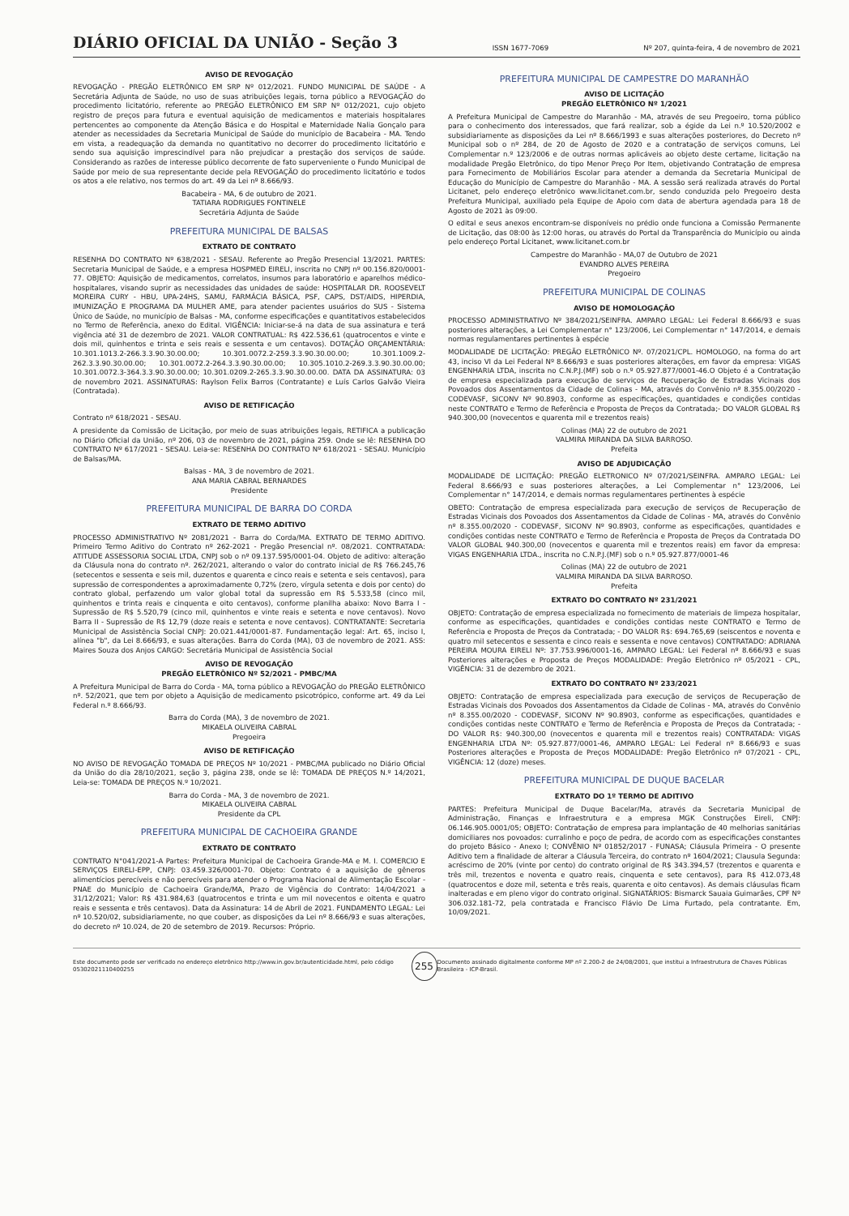DIÁRIO OFICIAL DA UNIÃO - Seção 3 ISSN 1677-7069 Nº 207, quinta-feira, 4 de novembro de 2021
AVISO DE REVOGAÇÃO
REVOGAÇÃO - PREGÃO ELETRÔNICO EM SRP Nº 012/2021. FUNDO MUNICIPAL DE SAÚDE - A Secretária Adjunta de Saúde, no uso de suas atribuições legais, torna público a REVOGAÇÃO do procedimento licitatório, referente ao PREGÃO ELETRÔNICO EM SRP Nº 012/2021, cujo objeto registro de preços para futura e eventual aquisição de medicamentos e materiais hospitalares pertencentes ao componente da Atenção Básica e do Hospital e Maternidade Nalia Gonçalo para atender as necessidades da Secretaria Municipal de Saúde do município de Bacabeira - MA. Tendo em vista, a readequação da demanda no quantitativo no decorrer do procedimento licitatório e sendo sua aquisição imprescindível para não prejudicar a prestação dos serviços de saúde. Considerando as razões de interesse público decorrente de fato superveniente o Fundo Municipal de Saúde por meio de sua representante decide pela REVOGAÇÃO do procedimento licitatório e todos os atos a ele relativo, nos termos do art. 49 da Lei nº 8.666/93.
Bacabeira - MA, 6 de outubro de 2021.
TATIARA RODRIGUES FONTINELE
Secretária Adjunta de Saúde
PREFEITURA MUNICIPAL DE BALSAS
EXTRATO DE CONTRATO
RESENHA DO CONTRATO Nº 638/2021 - SESAU. Referente ao Pregão Presencial 13/2021. PARTES: Secretaria Municipal de Saúde, e a empresa HOSPMED EIRELI, inscrita no CNPJ nº 00.156.820/0001-77. OBJETO: Aquisição de medicamentos, correlatos, insumos para laboratório e aparelhos médico-hospitalares, visando suprir as necessidades das unidades de saúde: HOSPITALAR DR. ROOSEVELT MOREIRA CURY - HBU, UPA-24HS, SAMU, FARMÁCIA BÁSICA, PSF, CAPS, DST/AIDS, HIPERDIA, IMUNIZAÇÃO E PROGRAMA DA MULHER AME, para atender pacientes usuários do SUS - Sistema Único de Saúde, no município de Balsas - MA, conforme especificações e quantitativos estabelecidos no Termo de Referência, anexo do Edital. VIGÊNCIA: Iniciar-se-á na data de sua assinatura e terá vigência até 31 de dezembro de 2021. VALOR CONTRATUAL: R$ 422.536,61 (quatrocentos e vinte e dois mil, quinhentos e trinta e seis reais e sessenta e um centavos). DOTAÇÃO ORÇAMENTÁRIA: 10.301.1013.2-266.3.3.90.30.00.00; 10.301.0072.2-259.3.3.90.30.00.00; 10.301.1009.2-262.3.3.90.30.00.00; 10.301.0072.2-264.3.3.90.30.00.00; 10.305.1010.2-269.3.3.90.30.00.00; 10.301.0072.3-364.3.3.90.30.00.00; 10.301.0209.2-265.3.3.90.30.00.00. DATA DA ASSINATURA: 03 de novembro 2021. ASSINATURAS: Raylson Felix Barros (Contratante) e Luís Carlos Galvão Vieira (Contratada).
AVISO DE RETIFICAÇÃO
Contrato nº 618/2021 - SESAU.
A presidente da Comissão de Licitação, por meio de suas atribuições legais, RETIFICA a publicação no Diário Oficial da União, nº 206, 03 de novembro de 2021, página 259. Onde se lê: RESENHA DO CONTRATO Nº 617/2021 - SESAU. Leia-se: RESENHA DO CONTRATO Nº 618/2021 - SESAU. Município de Balsas/MA.
Balsas - MA, 3 de novembro de 2021.
ANA MARIA CABRAL BERNARDES
Presidente
PREFEITURA MUNICIPAL DE BARRA DO CORDA
EXTRATO DE TERMO ADITIVO
PROCESSO ADMINISTRATIVO Nº 2081/2021 - Barra do Corda/MA. EXTRATO DE TERMO ADITIVO. Primeiro Termo Aditivo do Contrato nº 262-2021 - Pregão Presencial nº. 08/2021. CONTRATADA: ATITUDE ASSESSORIA SOCIAL LTDA, CNPJ sob o nº 09.137.595/0001-04. Objeto de aditivo: alteração da Cláusula nona do contrato nº. 262/2021, alterando o valor do contrato inicial de R$ 766.245,76 (setecentos e sessenta e seis mil, duzentos e quarenta e cinco reais e setenta e seis centavos), para supressão de correspondentes a aproximadamente 0,72% (zero, vírgula setenta e dois por cento) do contrato global, perfazendo um valor global total da supressão em R$ 5.533,58 (cinco mil, quinhentos e trinta reais e cinquenta e oito centavos), conforme planilha abaixo: Novo Barra I - Supressão de R$ 5.520,79 (cinco mil, quinhentos e vinte reais e setenta e nove centavos). Novo Barra II - Supressão de R$ 12,79 (doze reais e setenta e nove centavos). CONTRATANTE: Secretaria Municipal de Assistência Social CNPJ: 20.021.441/0001-87. Fundamentação legal: Art. 65, inciso I, alínea "b", da Lei 8.666/93, e suas alterações. Barra do Corda (MA), 03 de novembro de 2021. ASS: Maires Souza dos Anjos CARGO: Secretária Municipal de Assistência Social
AVISO DE REVOGAÇÃO
PREGÃO ELETRÔNICO Nº 52/2021 - PMBC/MA
A Prefeitura Municipal de Barra do Corda - MA, torna público a REVOGAÇÃO do PREGÃO ELETRÔNICO nº. 52/2021, que tem por objeto a Aquisição de medicamento psicotrópico, conforme art. 49 da Lei Federal n.º 8.666/93.
Barra do Corda (MA), 3 de novembro de 2021.
MIKAELA OLIVEIRA CABRAL
Pregoeira
AVISO DE RETIFICAÇÃO
NO AVISO DE REVOGAÇÃO TOMADA DE PREÇOS Nº 10/2021 - PMBC/MA publicado no Diário Oficial da União do dia 28/10/2021, seção 3, página 238, onde se lê: TOMADA DE PREÇOS N.º 14/2021, Leia-se: TOMADA DE PREÇOS N.º 10/2021.
Barra do Corda - MA, 3 de novembro de 2021.
MIKAELA OLIVEIRA CABRAL
Presidente da CPL
PREFEITURA MUNICIPAL DE CACHOEIRA GRANDE
EXTRATO DE CONTRATO
CONTRATO N°041/2021-A Partes: Prefeitura Municipal de Cachoeira Grande-MA e M. I. COMERCIO E SERVIÇOS EIRELI-EPP, CNPJ: 03.459.326/0001-70. Objeto: Contrato é a aquisição de gêneros alimentícios perecíveis e não perecíveis para atender o Programa Nacional de Alimentação Escolar - PNAE do Município de Cachoeira Grande/MA, Prazo de Vigência do Contrato: 14/04/2021 a 31/12/2021; Valor: R$ 431.984,63 (quatrocentos e trinta e um mil novecentos e oitenta e quatro reais e sessenta e três centavos). Data da Assinatura: 14 de Abril de 2021. FUNDAMENTO LEGAL: Lei nº 10.520/02, subsidiariamente, no que couber, as disposições da Lei nº 8.666/93 e suas alterações, do decreto nº 10.024, de 20 de setembro de 2019. Recursos: Próprio.
PREFEITURA MUNICIPAL DE CAMPESTRE DO MARANHÃO
AVISO DE LICITAÇÃO
PREGÃO ELETRÔNICO Nº 1/2021
A Prefeitura Municipal de Campestre do Maranhão - MA, através de seu Pregoeiro, torna público para o conhecimento dos interessados, que fará realizar, sob a égide da Lei n.º 10.520/2002 e subsidiariamente as disposições da Lei nº 8.666/1993 e suas alterações posteriores, do Decreto nº Municipal sob o nº 284, de 20 de Agosto de 2020 e a contratação de serviços comuns, Lei Complementar n.º 123/2006 e de outras normas aplicáveis ao objeto deste certame, licitação na modalidade Pregão Eletrônico, do tipo Menor Preço Por Item, objetivando Contratação de empresa para Fornecimento de Mobiliários Escolar para atender a demanda da Secretaria Municipal de Educação do Município de Campestre do Maranhão - MA. A sessão será realizada através do Portal Licitanet, pelo endereço eletrônico www.licitanet.com.br, sendo conduzida pelo Pregoeiro desta Prefeitura Municipal, auxiliado pela Equipe de Apoio com data de abertura agendada para 18 de Agosto de 2021 às 09:00.
O edital e seus anexos encontram-se disponíveis no prédio onde funciona a Comissão Permanente de Licitação, das 08:00 às 12:00 horas, ou através do Portal da Transparência do Município ou ainda pelo endereço Portal Licitanet, www.licitanet.com.br
Campestre do Maranhão - MA,07 de Outubro de 2021
EVANDRO ALVES PEREIRA
Pregoeiro
PREFEITURA MUNICIPAL DE COLINAS
AVISO DE HOMOLOGAÇÃO
PROCESSO ADMINISTRATIVO Nº 384/2021/SEINFRA. AMPARO LEGAL: Lei Federal 8.666/93 e suas posteriores alterações, a Lei Complementar n° 123/2006, Lei Complementar n° 147/2014, e demais normas regulamentares pertinentes à espécie
MODALIDADE DE LICITAÇÃO: PREGÃO ELETRÔNICO Nº. 07/2021/CPL. HOMOLOGO, na forma do art 43, inciso VI da Lei Federal Nº 8.666/93 e suas posteriores alterações, em favor da empresa: VIGAS ENGENHARIA LTDA, inscrita no C.N.P.J.(MF) sob o n.º 05.927.877/0001-46.O Objeto é a Contratação de empresa especializada para execução de serviços de Recuperação de Estradas Vicinais dos Povoados dos Assentamentos da Cidade de Colinas - MA, através do Convênio nº 8.355.00/2020 - CODEVASF, SICONV Nº 90.8903, conforme as especificações, quantidades e condições contidas neste CONTRATO e Termo de Referência e Proposta de Preços da Contratada;- DO VALOR GLOBAL R$ 940.300,00 (novecentos e quarenta mil e trezentos reais)
Colinas (MA) 22 de outubro de 2021
VALMIRA MIRANDA DA SILVA BARROSO.
Prefeita
AVISO DE ADJUDICAÇÃO
MODALIDADE DE LICITAÇÃO: PREGÃO ELETRONICO Nº 07/2021/SEINFRA. AMPARO LEGAL: Lei Federal 8.666/93 e suas posteriores alterações, a Lei Complementar n° 123/2006, Lei Complementar n° 147/2014, e demais normas regulamentares pertinentes à espécie
OBETO: Contratação de empresa especializada para execução de serviços de Recuperação de Estradas Vicinais dos Povoados dos Assentamentos da Cidade de Colinas - MA, através do Convênio nº 8.355.00/2020 - CODEVASF, SICONV Nº 90.8903, conforme as especificações, quantidades e condições contidas neste CONTRATO e Termo de Referência e Proposta de Preços da Contratada DO VALOR GLOBAL 940.300,00 (novecentos e quarenta mil e trezentos reais) em favor da empresa: VIGAS ENGENHARIA LTDA., inscrita no C.N.P.J.(MF) sob o n.º 05.927.877/0001-46
Colinas (MA) 22 de outubro de 2021
VALMIRA MIRANDA DA SILVA BARROSO.
Prefeita
EXTRATO DO CONTRATO Nº 231/2021
OBJETO: Contratação de empresa especializada no fornecimento de materiais de limpeza hospitalar, conforme as especificações, quantidades e condições contidas neste CONTRATO e Termo de Referência e Proposta de Preços da Contratada; - DO VALOR R$: 694.765,69 (seiscentos e noventa e quatro mil setecentos e sessenta e cinco reais e sessenta e nove centavos) CONTRATADO: ADRIANA PEREIRA MOURA EIRELI Nº: 37.753.996/0001-16, AMPARO LEGAL: Lei Federal nº 8.666/93 e suas Posteriores alterações e Proposta de Preços MODALIDADE: Pregão Eletrônico nº 05/2021 - CPL, VIGÊNCIA: 31 de dezembro de 2021.
EXTRATO DO CONTRATO Nº 233/2021
OBJETO: Contratação de empresa especializada para execução de serviços de Recuperação de Estradas Vicinais dos Povoados dos Assentamentos da Cidade de Colinas - MA, através do Convênio nº 8.355.00/2020 - CODEVASF, SICONV Nº 90.8903, conforme as especificações, quantidades e condições contidas neste CONTRATO e Termo de Referência e Proposta de Preços da Contratada; - DO VALOR R$: 940.300,00 (novecentos e quarenta mil e trezentos reais) CONTRATADA: VIGAS ENGENHARIA LTDA Nº: 05.927.877/0001-46, AMPARO LEGAL: Lei Federal nº 8.666/93 e suas Posteriores alterações e Proposta de Preços MODALIDADE: Pregão Eletrônico nº 07/2021 - CPL, VIGÊNCIA: 12 (doze) meses.
PREFEITURA MUNICIPAL DE DUQUE BACELAR
EXTRATO DO 1º TERMO DE ADITIVO
PARTES: Prefeitura Municipal de Duque Bacelar/Ma, através da Secretaria Municipal de Administração, Finanças e Infraestrutura e a empresa MGK Construções Eireli, CNPJ: 06.146.905.0001/05; OBJETO: Contratação de empresa para implantação de 40 melhorias sanitárias domiciliares nos povoados: curralinho e poço de pedra, de acordo com as especificações constantes do projeto Básico - Anexo I; CONVÊNIO Nº 01852/2017 - FUNASA; Cláusula Primeira - O presente Aditivo tem a finalidade de alterar a Cláusula Terceira, do contrato nº 1604/2021; Clausula Segunda: acréscimo de 20% (vinte por cento) do contrato original de R$ 343.394,57 (trezentos e quarenta e três mil, trezentos e noventa e quatro reais, cinquenta e sete centavos), para R$ 412.073,48 (quatrocentos e doze mil, setenta e três reais, quarenta e oito centavos). As demais cláusulas ficam inalteradas e em pleno vigor do contrato original. SIGNATÁRIOS: Bismarck Sauaia Guimarães, CPF Nº 306.032.181-72, pela contratada e Francisco Flávio De Lima Furtado, pela contratante. Em, 10/09/2021.
Este documento pode ser verificado no endereço eletrônico http://www.in.gov.br/autenticidade.html, pelo código 05302021110400255 255 Documento assinado digitalmente conforme MP nº 2.200-2 de 24/08/2001, que institui a Infraestrutura de Chaves Públicas Brasileira - ICP-Brasil.